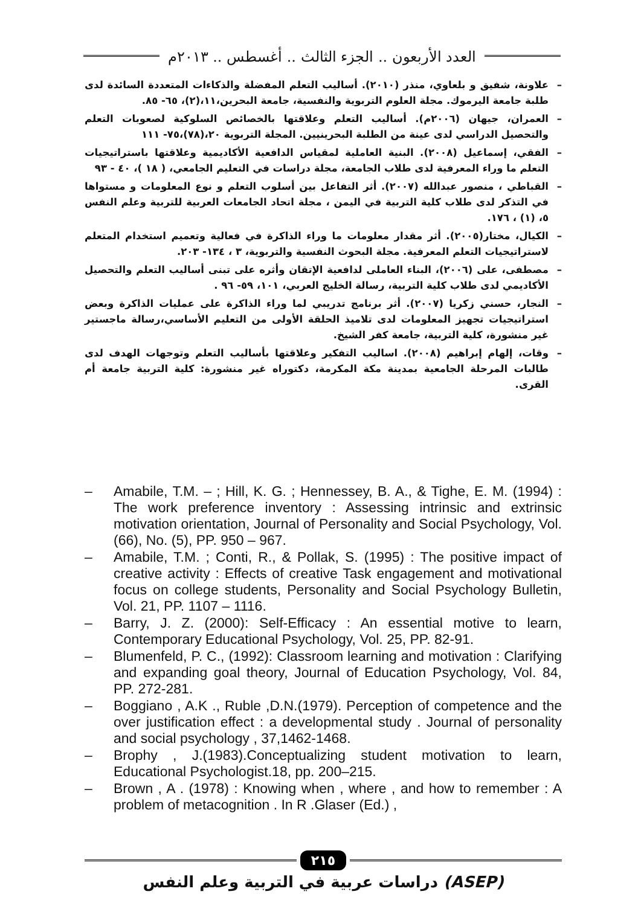العدد الأربعون .. الجزء الثالث .. أغسطس .. ٢٠١٣م
– علاونة، شفيق و بلعاوي، منذر (٢٠١٠). أساليب التعلم المفضلة والذكاءات المتعددة السائدة لدى طلبة جامعة اليرموك. مجلة العلوم التربوية والنفسية، جامعة البحرين،١١،(٢)، ٦٥- ٨٥.
– العمران، جيهان (٢٠٠٦م). أساليب التعلم وعلاقتها بالخصائص السلوكية لصعوبات التعلم والتحصيل الدراسي لدى عينة من الطلبة البحرينيين. المجلة التربوية ٢٠،(٧٨)،٧٥- ١١١
– الفقي، إسماعيل (٢٠٠٨). البنية العاملية لمقياس الدافعية الأكاديمية وعلاقتها باستراتيجيات التعلم ما وراء المعرفية لدى طلاب الجامعة، مجلة دراسات في التعليم الجامعي، ( ١٨ )، ٤٠ - ٩٣
– القباطي ، منصور عبدالله (٢٠٠٧). أثر التفاعل بين أسلوب التعلم و نوع المعلومات و مستواها في التذكر لدى طلاب كلية التربية في اليمن ، مجلة اتحاد الجامعات العربية للتربية وعلم النفس ٥، (١) ، ١٧٦.
– الكيال، مختار(٢٠٠٥). أثر مقدار معلومات ما وراء الذاكرة في فعالية وتعميم استخدام المتعلم لاستراتيجيات التعلم المعرفية. مجلة البحوث النفسية والتربوية، ٣ ، ١٣٤- ٢٠٣.
– مصطفى، على (٢٠٠٦)، البناء العاملى لدافعية الإتقان وأثره على تبنى أساليب التعلم والتحصيل الأكاديمي لدى طلاب كلية التربية، رسالة الخليج العربي، ١٠١، ٥٩- ٩٦ .
– النجار، حسني زكريا (٢٠٠٧). أثر برنامج تدريبي لما وراء الذاكرة على عمليات الذاكرة وبعض استراتيجيات تجهيز المعلومات لدى تلاميذ الحلقة الأولى من التعليم الأساسي،رسالة ماجستير غير منشورة، كلية التربية، جامعة كفر الشيخ.
– وقات، إلهام إبراهيم (٢٠٠٨). اساليب التفكير وعلاقتها بأساليب التعلم وتوجهات الهدف لدى طالبات المرحلة الجامعية بمدينة مكة المكرمة، دكتوراه غير منشورة: كلية التربية جامعة أم القرى.
– Amabile, T.M. – ; Hill, K. G. ; Hennessey, B. A., & Tighe, E. M. (1994) : The work preference inventory : Assessing intrinsic and extrinsic motivation orientation, Journal of Personality and Social Psychology, Vol. (66), No. (5), PP. 950 – 967.
– Amabile, T.M. ; Conti, R., & Pollak, S. (1995) : The positive impact of creative activity : Effects of creative Task engagement and motivational focus on college students, Personality and Social Psychology Bulletin, Vol. 21, PP. 1107 – 1116.
– Barry, J. Z. (2000): Self-Efficacy : An essential motive to learn, Contemporary Educational Psychology, Vol. 25, PP. 82-91.
– Blumenfeld, P. C., (1992): Classroom learning and motivation : Clarifying and expanding goal theory, Journal of Education Psychology, Vol. 84, PP. 272-281.
– Boggiano , A.K ., Ruble ,D.N.(1979). Perception of competence and the over justification effect : a developmental study . Journal of personality and social psychology , 37,1462-1468.
– Brophy , J.(1983).Conceptualizing student motivation to learn, Educational Psychologist.18, pp. 200–215.
– Brown , A . (1978) : Knowing when , where , and how to remember : A problem of metacognition . In R .Glaser (Ed.) ,
٢١٥
دراسات عربية في التربية وعلم النفس (ASEP)